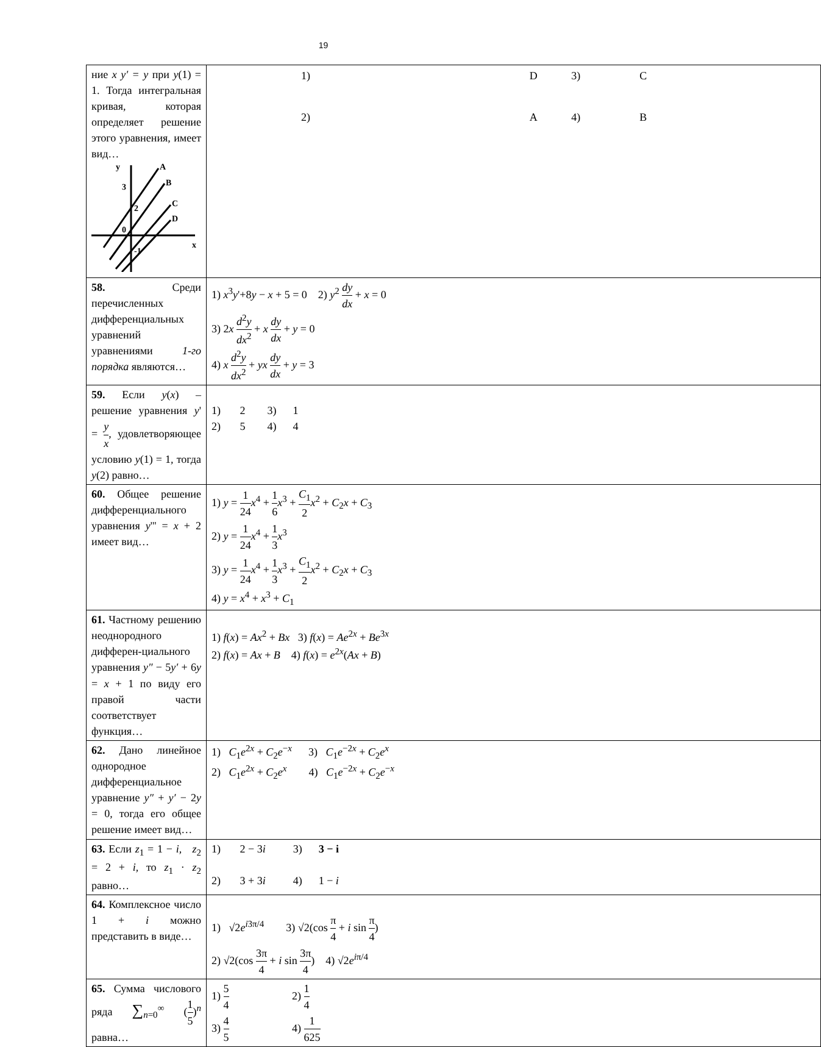19
| ние x y′ = y при y (1) = 1. Тогда интегральная кривая, которая определяет решение этого уравнения, имеет вид… y A B C D 3 2 0 -1 x | / 1) / D / 3) / C / / 2) / A / 4) / B / |
| 58. Среди перечисленных дифференциальных уравнений уравнениями 1-го порядка являются… | 1) x<sup>3</sup> y '+8 y − x + 5 = 0 2) y<sup>2</sup> dy dx + x = 0 3) 2 x d<sup>2</sup> y dx<sup>2</sup> + x dy dx + y = 0 4) x d<sup>2</sup> y dx<sup>2</sup> + yx dy dx + y = 3 |
| 59. Если y ( x ) – решение уравнения y ' = y x , удовлетворяющее условию y (1) = 1, тогда y (2) равно… | 1) 2 3) 1 2) 5 4) 4 |
| 60. Общее решение дифференциального уравнения y ''' = x + 2 имеет вид… | 1) y = 1 24 x<sup>4</sup> + 1 6 x<sup>3</sup> + C<sub>1</sub> 2 x<sup>2</sup> + C<sub>2</sub> x + C<sub>3</sub> 2) y = 1 24 x<sup>4</sup> + 1 3 x<sup>3</sup> 3) y = 1 24 x<sup>4</sup> + 1 3 x<sup>3</sup> + C<sub>1</sub> 2 x<sup>2</sup> + C<sub>2</sub> x + C<sub>3</sub> 4) y = x<sup>4</sup> + x<sup>3</sup> + C<sub>1</sub> |
| 61. Частному решению неоднородного дифферен-циального уравнения y″ − 5 y′ + 6 y = x + 1 по виду его правой части соответствует функция… | 1) f ( x ) = Ax<sup>2</sup> + Bx 3) f ( x ) = Ae<sup>2x</sup> + Be<sup>3x</sup> 2) f ( x ) = Ax + B 4) f ( x ) = e<sup>2x</sup>( Ax + B ) |
| 62. Дано линейное однородное дифференциальное уравнение y″ + y′ − 2 y = 0, тогда его общее решение имеет вид… | 1) C<sub>1</sub> e<sup>2x</sup> + C<sub>2</sub> e<sup>−x</sup> 3) C<sub>1</sub> e<sup>−2x</sup> + C<sub>2</sub> e<sup>x</sup> 2) C<sub>1</sub> e<sup>2x</sup> + C<sub>2</sub> e<sup>x</sup> 4) C<sub>1</sub> e<sup>−2x</sup> + C<sub>2</sub> e<sup>−x</sup> |
| 63. Если z<sub>1</sub> = 1 − i , z<sub>2</sub> = 2 + i , то z<sub>1</sub> · z<sub>2</sub> равно… | 1) 2 − 3 i 3) 3 − i 2) 3 + 3 i 4) 1 − i |
| 64. Комплексное число 1 + i можно представить в виде… | 1) √2 e<sup>i3π/4</sup> 3) √2(cos π 4 + i sin π 4 ) 2) √2(cos 3π 4 + i sin 3π 4 ) 4) √2 e<sup>iπ/4</sup> |
| 65. Сумма числового ряда ∑<sub>n=0</sub><sup>∞</sup> ( 1 5 )<sup>n</sup> равна… | 1) 5 4 2) 1 4 3) 4 5 4) 1 625 |